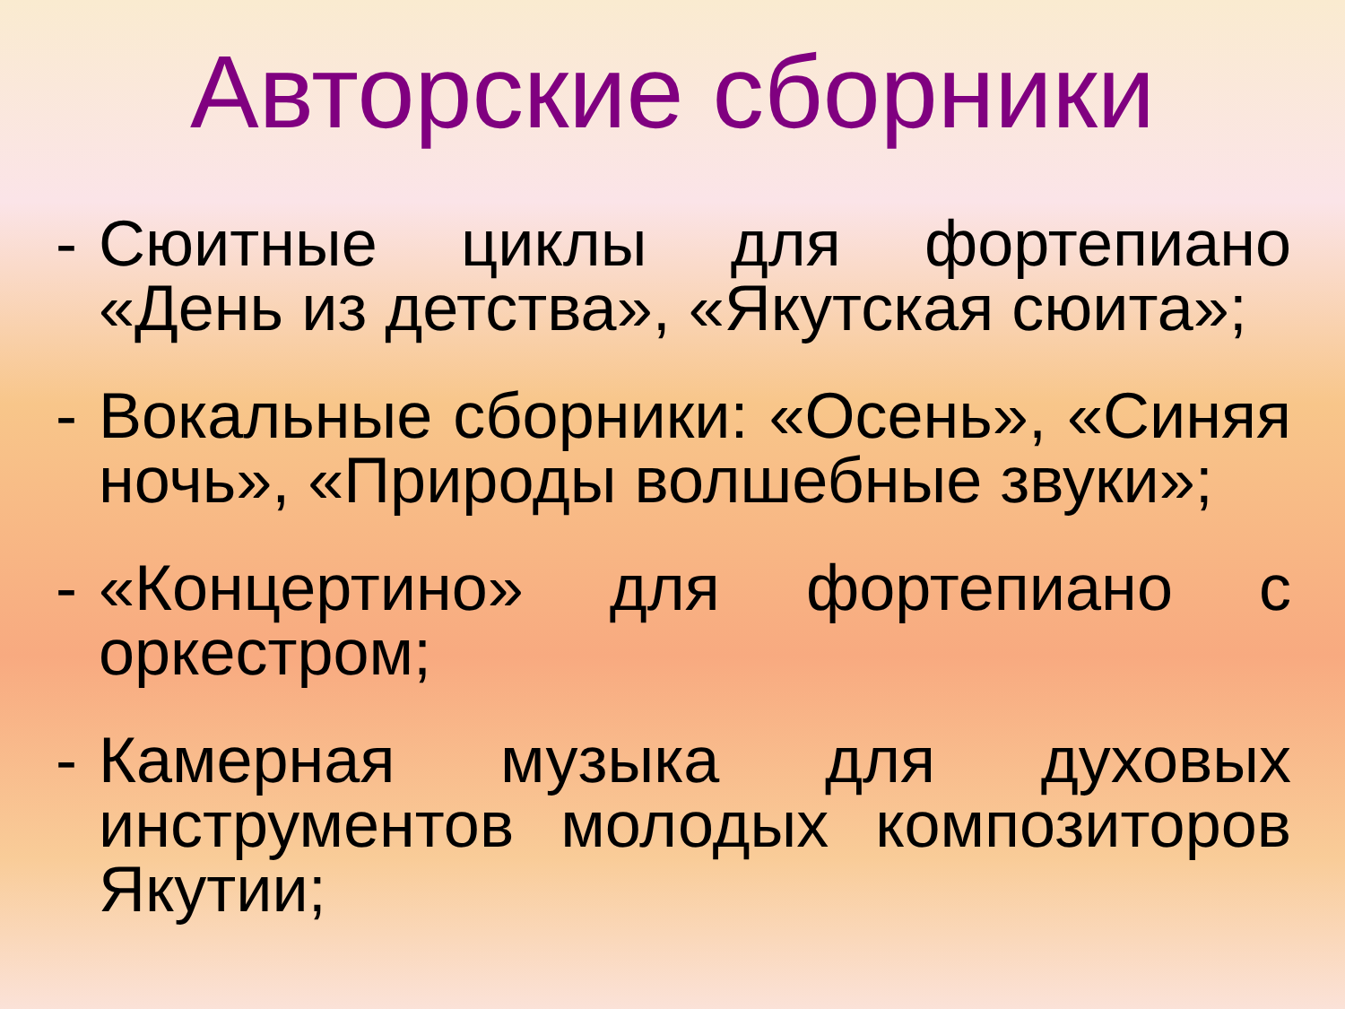Авторские сборники
- Сюитные циклы для фортепиано «День из детства», «Якутская сюита»;
- Вокальные сборники: «Осень», «Синяя ночь», «Природы волшебные звуки»;
- «Концертино» для фортепиано с оркестром;
- Камерная музыка для духовых инструментов молодых композиторов Якутии;